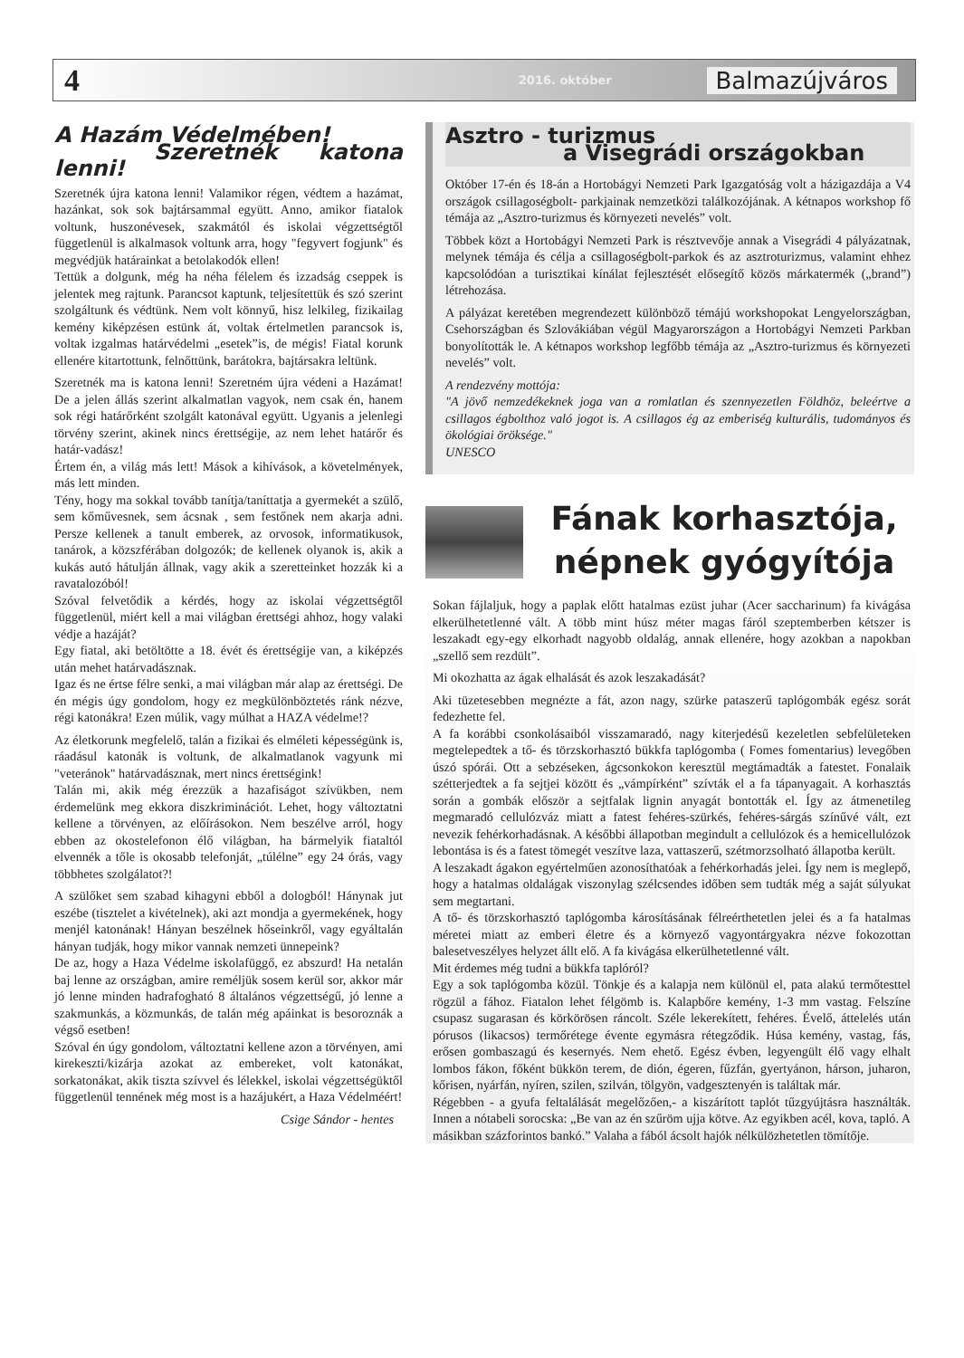4 2016. október Balmazújváros
A Hazám Védelmében!
Szeretnék katona lenni!
Szeretnék újra katona lenni! Valamikor régen, védtem a hazámat, hazánkat, sok sok bajtársammal együtt. Anno, amikor fiatalok voltunk, huszonévesek, szakmától és iskolai végzettségtől függetlenül is alkalmasok voltunk arra, hogy "fegyvert fogjunk" és megvédjük határainkat a betolakodók ellen!
Tettük a dolgunk, még ha néha félelem és izzadság cseppek is jelentek meg rajtunk. Parancsot kaptunk, teljesítettük és szó szerint szolgáltunk és védtünk. Nem volt könnyű, hisz lelkileg, fizikailag kemény kiképzésen estünk át, voltak értelmetlen parancsok is, voltak izgalmas határvédelmi „esetek”is, de mégis! Fiatal korunk ellenére kitartottunk, felnőttünk, barátokra, bajtársakra leltünk.
Szeretnék ma is katona lenni! Szeretném újra védeni a Hazámat! De a jelen állás szerint alkalmatlan vagyok, nem csak én, hanem sok régi határőrként szolgált katonával együtt. Ugyanis a jelenlegi törvény szerint, akinek nincs érettségije, az nem lehet határőr és határ-vadász!
Értem én, a világ más lett! Mások a kihívások, a követelmények, más lett minden.
Tény, hogy ma sokkal tovább tanítja/taníttatja a gyermekét a szülő, sem kőművesnek, sem ácsnak , sem festőnek nem akarja adni. Persze kellenek a tanult emberek, az orvosok, informatikusok, tanárok, a közszférában dolgozók; de kellenek olyanok is, akik a kukás autó hátulján állnak, vagy akik a szeretteinket hozzák ki a ravatalozóból!
Szóval felvetődik a kérdés, hogy az iskolai végzettségtől függetlenül, miért kell a mai világban érettségi ahhoz, hogy valaki védje a hazáját?
Egy fiatal, aki betöltötte a 18. évét és érettségije van, a kiképzés után mehet határvadásznak.
Igaz és ne értse félre senki, a mai világban már alap az érettségi. De én mégis úgy gondolom, hogy ez megkülönböztetés ránk nézve, régi katonákra! Ezen múlik, vagy múlhat a HAZA védelme!?
Az életkorunk megfelelő, talán a fizikai és elméleti képességünk is, ráadásul katonák is voltunk, de alkalmatlanok vagyunk mi "veteránok" határvadásznak, mert nincs érettségink!
Talán mi, akik még érezzük a hazafiságot szívükben, nem érdemelünk meg ekkora diszkriminációt. Lehet, hogy változtatni kellene a törvényen, az előírásokon. Nem beszélve arról, hogy ebben az okostelefonon élő világban, ha bármelyik fiataltól elvennék a tőle is okosabb telefonját, „túlélne” egy 24 órás, vagy többhetes szolgálatot?!
A szülőket sem szabad kihagyni ebből a dologból! Hánynak jut eszébe (tisztelet a kivételnek), aki azt mondja a gyermekének, hogy menjél katonának! Hányan beszélnek hőseinkről, vagy egyáltalán hányan tudják, hogy mikor vannak nemzeti ünnepeink?
De az, hogy a Haza Védelme iskolafüggő, ez abszurd! Ha netalán baj lenne az országban, amire reméljük sosem kerül sor, akkor már jó lenne minden hadrafogható 8 általános végzettségű, jó lenne a szakmunkás, a közmunkás, de talán még apáinkat is besoroznák a végső esetben!
Szóval én úgy gondolom, változtatni kellene azon a törvényen, ami kirekeszti/kizárja azokat az embereket, volt katonákat, sorkatonákat, akik tiszta szívvel és lélekkel, iskolai végzettségüktől függetlenül tennének még most is a hazájukért, a Haza Védelméért!
Csige Sándor - hentes
Asztro - turizmus
a Visegrádi országokban
Október 17-én és 18-án a Hortobágyi Nemzeti Park Igazgatóság volt a házigazdája a V4 országok csillagoségbolt- parkjainak nemzetközi találkozójának. A kétnapos workshop fő témája az „Asztro-turizmus és környezeti nevelés” volt.
Többek közt a Hortobágyi Nemzeti Park is résztvevője annak a Visegrádi 4 pályázatnak, melynek témája és célja a csillagoségbolt-parkok és az asztroturizmus, valamint ehhez kapcsolódóan a turisztikai kínálat fejlesztését elősegítő közös márkatermék („brand”) létrehozása.
A pályázat keretében megrendezett különböző témájú workshopokat Lengyelországban, Csehországban és Szlovákiában végül Magyarországon a Hortobágyi Nemzeti Parkban bonyolították le. A kétnapos workshop legfőbb témája az „Asztro-turizmus és környezeti nevelés” volt.
A rendezvény mottója:
"A jövő nemzedékeknek joga van a romlatlan és szennyezetlen Földhöz, beleértve a csillagos égbolthoz való jogot is. A csillagos ég az emberiség kulturális, tudományos és ökológiai öröksége."
UNESCO
Fának korhasztója,
népnek gyógyítója
Sokan fájlaljuk, hogy a paplak előtt hatalmas ezüst juhar (Acer saccharinum) fa kivágása elkerülhetetlenné vált. A több mint húsz méter magas fáról szeptemberben kétszer is leszakadt egy-egy elkorhadt nagyobb oldalág, annak ellenére, hogy azokban a napokban „szellő sem rezdült”.
Mi okozhatta az ágak elhalását és azok leszakadását?
Aki tüzetesebben megnézte a fát, azon nagy, szürke pataszerű taplógombák egész sorát fedezhette fel.
A fa korábbi csonkolásaiból visszamaradó, nagy kiterjedésű kezeletlen sebfelületeken megtelepedtek a tő- és törzskorhasztó bükkfa taplógomba ( Fomes fomentarius) levegőben úszó spórái. Ott a sebzéseken, ágcsonkokon keresztül megtámadták a fatestet. Fonalaik szétterjedtek a fa sejtjei között és „vámpírként” szívták el a fa tápanyagait. A korhasztás során a gombák először a sejtfalak lignin anyagát bontották el. Így az átmenetileg megmaradó cellulózváz miatt a fatest fehéres-szürkés, fehéres-sárgás színűvé vált, ezt nevezik fehérkorhadásnak. A későbbi állapotban megindult a cellulózok és a hemicellulózok lebontása is és a fatest tömegét veszítve laza, vattaszerű, szétmorzsolható állapotba került.
A leszakadt ágakon egyértelműen azonosíthatóak a fehérkorhadás jelei. Így nem is meglepő, hogy a hatalmas oldalágak viszonylag szélcsendes időben sem tudták még a saját súlyukat sem megtartani.
A tő- és törzskorhasztó taplógomba károsításának félreérthetetlen jelei és a fa hatalmas méretei miatt az emberi életre és a környező vagyontárgyakra nézve fokozottan balesetveszélyes helyzet állt elő. A fa kivágása elkerülhetetlenné vált.
Mit érdemes még tudni a bükkfa taplóról?
Egy a sok taplógomba közül. Tönkje és a kalapja nem különül el, pata alakú termőtesttel rögzül a fához. Fiatalon lehet félgömb is. Kalapbőre kemény, 1-3 mm vastag. Felszíne csupasz sugarasan és körkörösen ráncolt. Széle lekerekített, fehéres. Évelő, áttelelés után pórusos (likacsos) termőrétege évente egymásra rétegződik. Húsa kemény, vastag, fás, erősen gombaszagú és kesernyés. Nem ehető. Egész évben, legyengült élő vagy elhalt lombos fákon, főként bükkön terem, de dión, égeren, fűzfán, gyertyánon, hárson, juharon, kőrisen, nyárfán, nyíren, szilen, szilván, tölgyön, vadgesztenyén is találtak már.
Régebben - a gyufa feltalálását megelőzően,- a kiszárított taplót tűzgyújtásra használták. Innen a nótabeli sorocska: „Be van az én szűröm ujja kötve. Az egyikben acél, kova, tapló. A másikban százforintos bankó.” Valaha a fából ácsolt hajók nélkülözhetetlen tömítője.